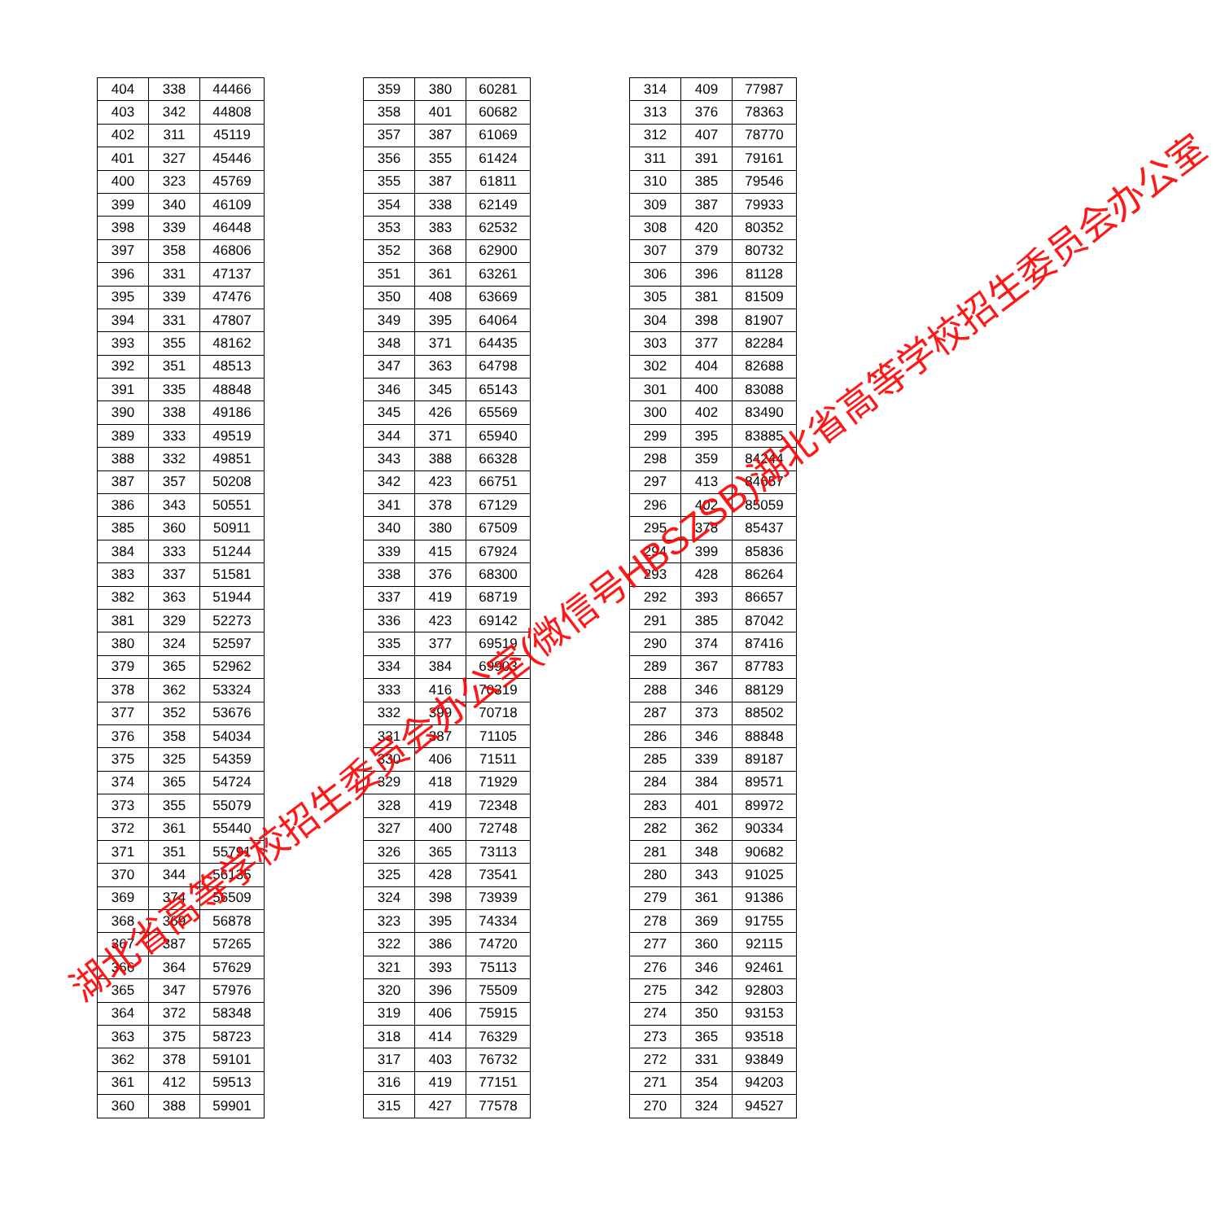| 404 | 338 | 44466 |
| 403 | 342 | 44808 |
| 402 | 311 | 45119 |
| 401 | 327 | 45446 |
| 400 | 323 | 45769 |
| 399 | 340 | 46109 |
| 398 | 339 | 46448 |
| 397 | 358 | 46806 |
| 396 | 331 | 47137 |
| 395 | 339 | 47476 |
| 394 | 331 | 47807 |
| 393 | 355 | 48162 |
| 392 | 351 | 48513 |
| 391 | 335 | 48848 |
| 390 | 338 | 49186 |
| 389 | 333 | 49519 |
| 388 | 332 | 49851 |
| 387 | 357 | 50208 |
| 386 | 343 | 50551 |
| 385 | 360 | 50911 |
| 384 | 333 | 51244 |
| 383 | 337 | 51581 |
| 382 | 363 | 51944 |
| 381 | 329 | 52273 |
| 380 | 324 | 52597 |
| 379 | 365 | 52962 |
| 378 | 362 | 53324 |
| 377 | 352 | 53676 |
| 376 | 358 | 54034 |
| 375 | 325 | 54359 |
| 374 | 365 | 54724 |
| 373 | 355 | 55079 |
| 372 | 361 | 55440 |
| 371 | 351 | 55791 |
| 370 | 344 | 56135 |
| 369 | 374 | 56509 |
| 368 | 369 | 56878 |
| 367 | 387 | 57265 |
| 366 | 364 | 57629 |
| 365 | 347 | 57976 |
| 364 | 372 | 58348 |
| 363 | 375 | 58723 |
| 362 | 378 | 59101 |
| 361 | 412 | 59513 |
| 360 | 388 | 59901 |
| 359 | 380 | 60281 |
| 358 | 401 | 60682 |
| 357 | 387 | 61069 |
| 356 | 355 | 61424 |
| 355 | 387 | 61811 |
| 354 | 338 | 62149 |
| 353 | 383 | 62532 |
| 352 | 368 | 62900 |
| 351 | 361 | 63261 |
| 350 | 408 | 63669 |
| 349 | 395 | 64064 |
| 348 | 371 | 64435 |
| 347 | 363 | 64798 |
| 346 | 345 | 65143 |
| 345 | 426 | 65569 |
| 344 | 371 | 65940 |
| 343 | 388 | 66328 |
| 342 | 423 | 66751 |
| 341 | 378 | 67129 |
| 340 | 380 | 67509 |
| 339 | 415 | 67924 |
| 338 | 376 | 68300 |
| 337 | 419 | 68719 |
| 336 | 423 | 69142 |
| 335 | 377 | 69519 |
| 334 | 384 | 69903 |
| 333 | 416 | 70319 |
| 332 | 399 | 70718 |
| 331 | 387 | 71105 |
| 330 | 406 | 71511 |
| 329 | 418 | 71929 |
| 328 | 419 | 72348 |
| 327 | 400 | 72748 |
| 326 | 365 | 73113 |
| 325 | 428 | 73541 |
| 324 | 398 | 73939 |
| 323 | 395 | 74334 |
| 322 | 386 | 74720 |
| 321 | 393 | 75113 |
| 320 | 396 | 75509 |
| 319 | 406 | 75915 |
| 318 | 414 | 76329 |
| 317 | 403 | 76732 |
| 316 | 419 | 77151 |
| 315 | 427 | 77578 |
| 314 | 409 | 77987 |
| 313 | 376 | 78363 |
| 312 | 407 | 78770 |
| 311 | 391 | 79161 |
| 310 | 385 | 79546 |
| 309 | 387 | 79933 |
| 308 | 420 | 80352 |
| 307 | 379 | 80732 |
| 306 | 396 | 81128 |
| 305 | 381 | 81509 |
| 304 | 398 | 81907 |
| 303 | 377 | 82284 |
| 302 | 404 | 82688 |
| 301 | 400 | 83088 |
| 300 | 402 | 83490 |
| 299 | 395 | 83885 |
| 298 | 359 | 84244 |
| 297 | 413 | 84657 |
| 296 | 402 | 85059 |
| 295 | 378 | 85437 |
| 294 | 399 | 85836 |
| 293 | 428 | 86264 |
| 292 | 393 | 86657 |
| 291 | 385 | 87042 |
| 290 | 374 | 87416 |
| 289 | 367 | 87783 |
| 288 | 346 | 88129 |
| 287 | 373 | 88502 |
| 286 | 346 | 88848 |
| 285 | 339 | 89187 |
| 284 | 384 | 89571 |
| 283 | 401 | 89972 |
| 282 | 362 | 90334 |
| 281 | 348 | 90682 |
| 280 | 343 | 91025 |
| 279 | 361 | 91386 |
| 278 | 369 | 91755 |
| 277 | 360 | 92115 |
| 276 | 346 | 92461 |
| 275 | 342 | 92803 |
| 274 | 350 | 93153 |
| 273 | 365 | 93518 |
| 272 | 331 | 93849 |
| 271 | 354 | 94203 |
| 270 | 324 | 94527 |
湖北省高等学校招生委员会办公室(微信号HBSZSB)湖北省高等学校招生委员会办公室